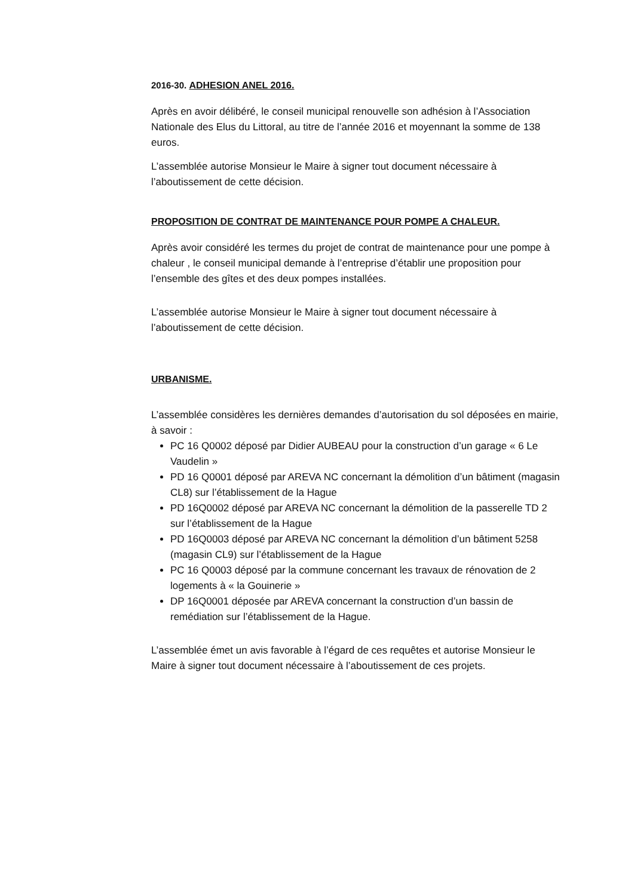2016-30. ADHESION ANEL 2016.
Après en avoir délibéré, le conseil municipal renouvelle son adhésion à l’Association Nationale des Elus du Littoral, au titre de l’année 2016 et moyennant la somme de 138 euros.
L’assemblée autorise Monsieur le Maire à signer tout document nécessaire à l’aboutissement de cette décision.
PROPOSITION DE CONTRAT DE MAINTENANCE POUR POMPE A CHALEUR.
Après avoir considéré les termes du projet de contrat de maintenance pour une pompe à chaleur , le conseil municipal demande à l’entreprise d’établir une proposition pour l’ensemble des gîtes et des deux pompes installées.
L’assemblée autorise Monsieur le Maire à signer tout document nécessaire à l’aboutissement de cette décision.
URBANISME.
L’assemblée considères les dernières demandes d’autorisation du sol déposées en mairie, à savoir :
PC 16 Q0002 déposé par Didier AUBEAU pour la construction d’un garage « 6 Le Vaudelin »
PD 16 Q0001 déposé par AREVA NC concernant la démolition d’un bâtiment (magasin CL8) sur l’établissement de la Hague
PD 16Q0002 déposé par AREVA NC concernant la démolition de la passerelle TD 2 sur l’établissement de la Hague
PD 16Q0003 déposé par AREVA NC concernant la démolition d’un bâtiment 5258 (magasin CL9) sur l’établissement de la Hague
PC 16 Q0003 déposé par la commune concernant les travaux de rénovation de 2 logements à « la Gouinerie »
DP 16Q0001 déposée par AREVA concernant la construction d’un bassin de remédiation sur l’établissement de la Hague.
L’assemblée émet un avis favorable à l’égard de ces requêtes et autorise Monsieur le Maire à signer tout document nécessaire à l’aboutissement de ces projets.